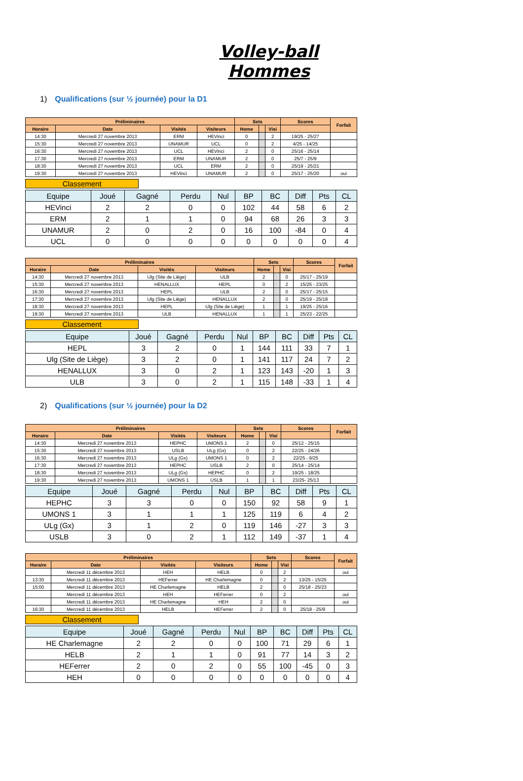Volley-ball Hommes
1) Qualifications (sur ½ journée) pour la D1
| Préliminaires | | | | Sets | | | Scores | Forfait |
| --- | --- | --- | --- | --- | --- | --- | --- | --- |
| Horaire | Date | Visités | Visiteurs | Home | | Visi | | |
| 14:30 | Mercredi 27 novembre 2013 | ERM | HEVinci | 0 | | 2 | 19/25 - 25/27 | |
| 15:30 | Mercredi 27 novembre 2013 | UNAMUR | UCL | 0 | | 2 | 4/25 - 14/25 | |
| 16:30 | Mercredi 27 novembre 2013 | UCL | HEVinci | 2 | | 0 | 25/16 - 25/14 | |
| 17:30 | Mercredi 27 novembre 2013 | ERM | UNAMUR | 2 | | 0 | 25/7 - 25/9 | |
| 18:30 | Mercredi 27 novembre 2013 | UCL | ERM | 2 | | 0 | 25/19 - 25/21 | |
| 19:30 | Mercredi 27 novembre 2013 | HEVinci | UNAMUR | 2 | | 0 | 25/17 - 25/20 | oui |
Classement
| Equipe | Joué | Gagné | Perdu | Nul | BP | BC | Diff | Pts | CL |
| --- | --- | --- | --- | --- | --- | --- | --- | --- | --- |
| HEVinci | 2 | 2 | 0 | 0 | 102 | 44 | 58 | 6 | 2 |
| ERM | 2 | 1 | 1 | 0 | 94 | 68 | 26 | 3 | 3 |
| UNAMUR | 2 | 0 | 2 | 0 | 16 | 100 | -84 | 0 | 4 |
| UCL | 0 | 0 | 0 | 0 | 0 | 0 | 0 | 0 | 4 |
| Préliminaires | | | | Sets | | | Scores | Forfait |
| --- | --- | --- | --- | --- | --- | --- | --- | --- |
| Horaire | Date | Visités | Visiteurs | Home | | Visi | | |
| 14:30 | Mercredi 27 novembre 2013 | Ulg (Site de Liège) | ULB | 2 | | 0 | 25/17 - 25/19 | |
| 15:30 | Mercredi 27 novembre 2013 | HENALLUX | HEPL | 0 | | 2 | 15/25 - 23/25 | |
| 16:30 | Mercredi 27 novembre 2013 | HEPL | ULB | 2 | | 0 | 25/17 - 25/15 | |
| 17:30 | Mercredi 27 novembre 2013 | Ulg (Site de Liège) | HENALLUX | 2 | | 0 | 25/19 - 25/18 | |
| 18:30 | Mercredi 27 novembre 2013 | HEPL | Ulg (Site de Liège) | 1 | | 1 | 19/25 - 25/16 | |
| 19:30 | Mercredi 27 novembre 2013 | ULB | HENALLUX | 1 | | 1 | 25/23 - 22/25 | |
Classement
| Equipe | Joué | Gagné | Perdu | Nul | BP | BC | Diff | Pts | CL |
| --- | --- | --- | --- | --- | --- | --- | --- | --- | --- |
| HEPL | 3 | 2 | 0 | 1 | 144 | 111 | 33 | 7 | 1 |
| Ulg (Site de Liège) | 3 | 2 | 0 | 1 | 141 | 117 | 24 | 7 | 2 |
| HENALLUX | 3 | 0 | 2 | 1 | 123 | 143 | -20 | 1 | 3 |
| ULB | 3 | 0 | 2 | 1 | 115 | 148 | -33 | 1 | 4 |
2) Qualifications (sur ½ journée) pour la D2
| Préliminaires | | | | Sets | | | Scores | Forfait |
| --- | --- | --- | --- | --- | --- | --- | --- | --- |
| Horaire | Date | Visités | Visiteurs | Home | | Visi | | |
| 14:30 | Mercredi 27 novembre 2013 | HEPHC | UMONS 1 | 2 | | 0 | 25/12 - 25/15 | |
| 15:30 | Mercredi 27 novembre 2013 | USLB | ULg (Gx) | 0 | | 2 | 22/25 - 24/26 | |
| 16:30 | Mercredi 27 novembre 2013 | ULg (Gx) | UMONS 1 | 0 | | 2 | 22/25 - 9/25 | |
| 17:30 | Mercredi 27 novembre 2013 | HEPHC | USLB | 2 | | 0 | 25/14 - 25/14 | |
| 18:30 | Mercredi 27 novembre 2013 | ULg (Gx) | HEPHC | 0 | | 2 | 19/25 - 18/25 | |
| 19:30 | Mercredi 27 novembre 2013 | UMONS 1 | USLB | 1 | | 1 | 23/25- 25/13 | |
| Equipe | Joué | Gagné | Perdu | Nul | BP | BC | Diff | Pts | CL |
| --- | --- | --- | --- | --- | --- | --- | --- | --- | --- |
| HEPHC | 3 | 3 | 0 | 0 | 150 | 92 | 58 | 9 | 1 |
| UMONS 1 | 3 | 1 | 1 | 1 | 125 | 119 | 6 | 4 | 2 |
| ULg (Gx) | 3 | 1 | 2 | 0 | 119 | 146 | -27 | 3 | 3 |
| USLB | 3 | 0 | 2 | 1 | 112 | 149 | -37 | 1 | 4 |
| Préliminaires | | | | Sets | | | Scores | Forfait |
| --- | --- | --- | --- | --- | --- | --- | --- | --- |
| Horaire | Date | Visités | Visiteurs | Home | | Visi | | |
| | Mercredi 11 décembre 2013 | HEH | HELB | 0 | | 2 | | oui |
| 13:30 | Mercredi 11 décembre 2013 | HEFerrer | HE Charlemagne | 0 | | 2 | 13/25 - 15/25 | |
| 15:00 | Mercredi 11 décembre 2013 | HE Charlemagne | HELB | 2 | | 0 | 25/18 - 25/23 | |
| | Mercredi 11 décembre 2013 | HEH | HEFerrer | 0 | | 2 | | oui |
| | Mercredi 11 décembre 2013 | HE Charlemagne | HEH | 2 | | 0 | | oui |
| 16:30 | Mercredi 11 décembre 2013 | HELB | HEFerrer | 2 | | 0 | 25/18 - 25/9 | |
Classement
| Equipe | Joué | Gagné | Perdu | Nul | BP | BC | Diff | Pts | CL |
| --- | --- | --- | --- | --- | --- | --- | --- | --- | --- |
| HE Charlemagne | 2 | 2 | 0 | 0 | 100 | 71 | 29 | 6 | 1 |
| HELB | 2 | 1 | 1 | 0 | 91 | 77 | 14 | 3 | 2 |
| HEFerrer | 2 | 0 | 2 | 0 | 55 | 100 | -45 | 0 | 3 |
| HEH | 0 | 0 | 0 | 0 | 0 | 0 | 0 | 0 | 4 |